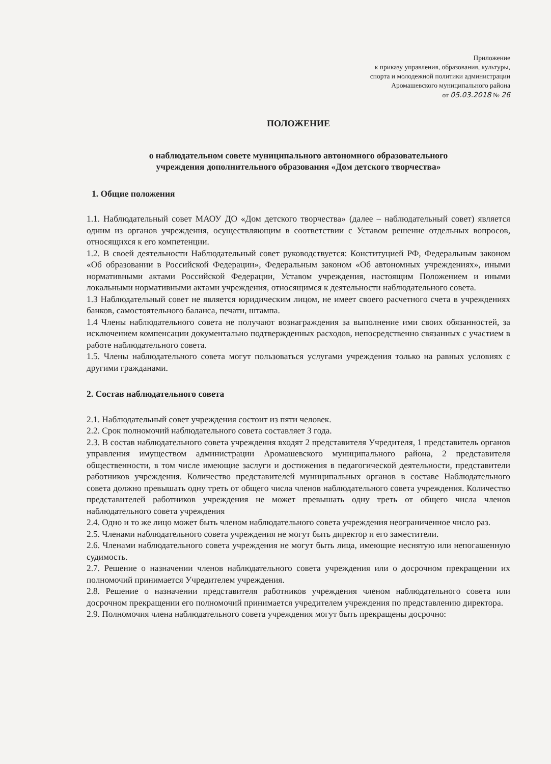Приложение
к приказу управления, образования, культуры,
спорта и молодежной политики администрации
Аромашевского муниципального района
от 05.03.2018 № 26
ПОЛОЖЕНИЕ
о наблюдательном совете муниципального автономного образовательного
учреждения дополнительного образования «Дом детского творчества»
1. Общие положения
1.1. Наблюдательный совет МАОУ ДО «Дом детского творчества» (далее – наблюдательный совет) является одним из органов учреждения, осуществляющим в соответствии с Уставом решение отдельных вопросов, относящихся к его компетенции.
1.2. В своей деятельности Наблюдательный совет руководствуется: Конституцией РФ, Федеральным законом «Об образовании в Российской Федерации», Федеральным законом «Об автономных учреждениях», иными нормативными актами Российской Федерации, Уставом учреждения, настоящим Положением и иными локальными нормативными актами учреждения, относящимся к деятельности наблюдательного совета.
1.3 Наблюдательный совет не является юридическим лицом, не имеет своего расчетного счета в учреждениях банков, самостоятельного баланса, печати, штампа.
1.4 Члены наблюдательного совета не получают вознаграждения за выполнение ими своих обязанностей, за исключением компенсации документально подтвержденных расходов, непосредственно связанных с участием в работе наблюдательного совета.
1.5. Члены наблюдательного совета могут пользоваться услугами учреждения только на равных условиях с другими гражданами.
2. Состав наблюдательного совета
2.1. Наблюдательный совет учреждения состоит из пяти человек.
2.2. Срок полномочий наблюдательного совета составляет 3 года.
2.3. В состав наблюдательного совета учреждения входят 2 представителя Учредителя, 1 представитель органов управления имуществом администрации Аромашевского муниципального района, 2 представителя общественности, в том числе имеющие заслуги и достижения в педагогической деятельности, представители работников учреждения. Количество представителей муниципальных органов в составе Наблюдательного совета должно превышать одну треть от общего числа членов наблюдательного совета учреждения. Количество представителей работников учреждения не может превышать одну треть от общего числа членов наблюдательного совета учреждения
2.4. Одно и то же лицо может быть членом наблюдательного совета учреждения неограниченное число раз.
2.5. Членами наблюдательного совета учреждения не могут быть директор и его заместители.
2.6. Членами наблюдательного совета учреждения не могут быть лица, имеющие неснятую или непогашенную судимость.
2.7. Решение о назначении членов наблюдательного совета учреждения или о досрочном прекращении их полномочий принимается Учредителем учреждения.
2.8. Решение о назначении представителя работников учреждения членом наблюдательного совета или досрочном прекращении его полномочий принимается учредителем учреждения по представлению директора.
2.9. Полномочия члена наблюдательного совета учреждения могут быть прекращены досрочно: